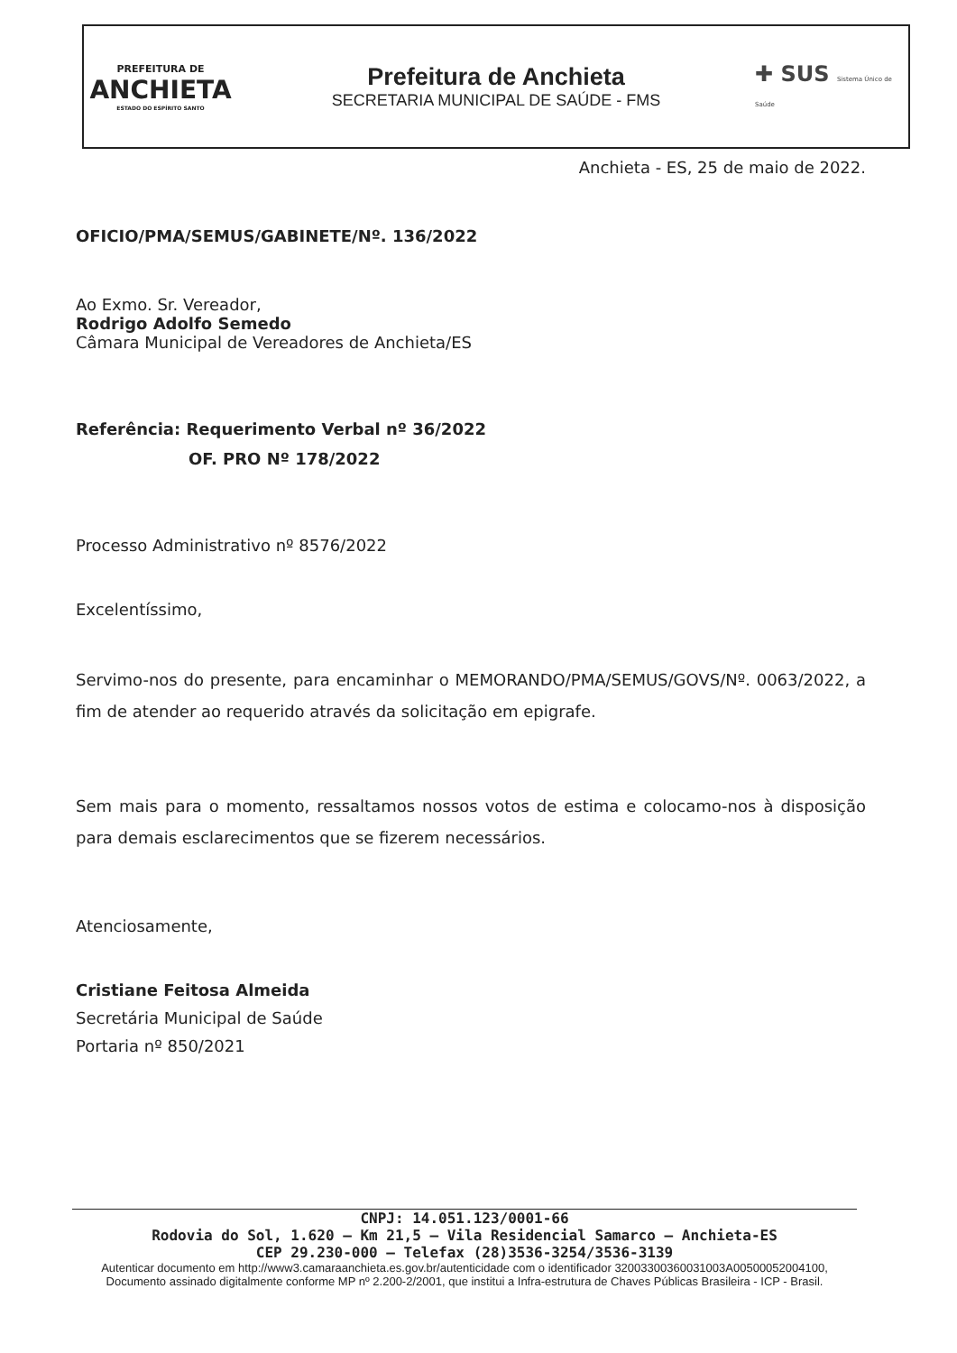PREFEITURA DE
ANCHIETA
ESTADO DO ESPÍRITO SANTO
Prefeitura de Anchieta
SECRETARIA MUNICIPAL DE SAÚDE - FMS
✚ SUS Sistema Único de Saúde
Anchieta - ES, 25 de maio de 2022.
OFICIO/PMA/SEMUS/GABINETE/Nº. 136/2022
Ao Exmo. Sr. Vereador,
Rodrigo Adolfo Semedo
Câmara Municipal de Vereadores de Anchieta/ES
Referência: Requerimento Verbal nº 36/2022
OF. PRO Nº 178/2022
Processo Administrativo nº 8576/2022
Excelentíssimo,
Servimo-nos do presente, para encaminhar o MEMORANDO/PMA/SEMUS/GOVS/Nº. 0063/2022, a fim de atender ao requerido através da solicitação em epigrafe.
Sem mais para o momento, ressaltamos nossos votos de estima e colocamo-nos à disposição para demais esclarecimentos que se fizerem necessários.
Atenciosamente,
Cristiane Feitosa Almeida
Secretária Municipal de Saúde
Portaria nº 850/2021
CNPJ: 14.051.123/0001-66
Rodovia do Sol, 1.620 – Km 21,5 – Vila Residencial Samarco – Anchieta-ES
CEP 29.230-000 – Telefax (28)3536-3254/3536-3139
Autenticar documento em http://www3.camaraanchieta.es.gov.br/autenticidade com o identificador 32003300360031003A00500052004100, Documento assinado digitalmente conforme MP nº 2.200-2/2001, que institui a Infra-estrutura de Chaves Públicas Brasileira - ICP - Brasil.